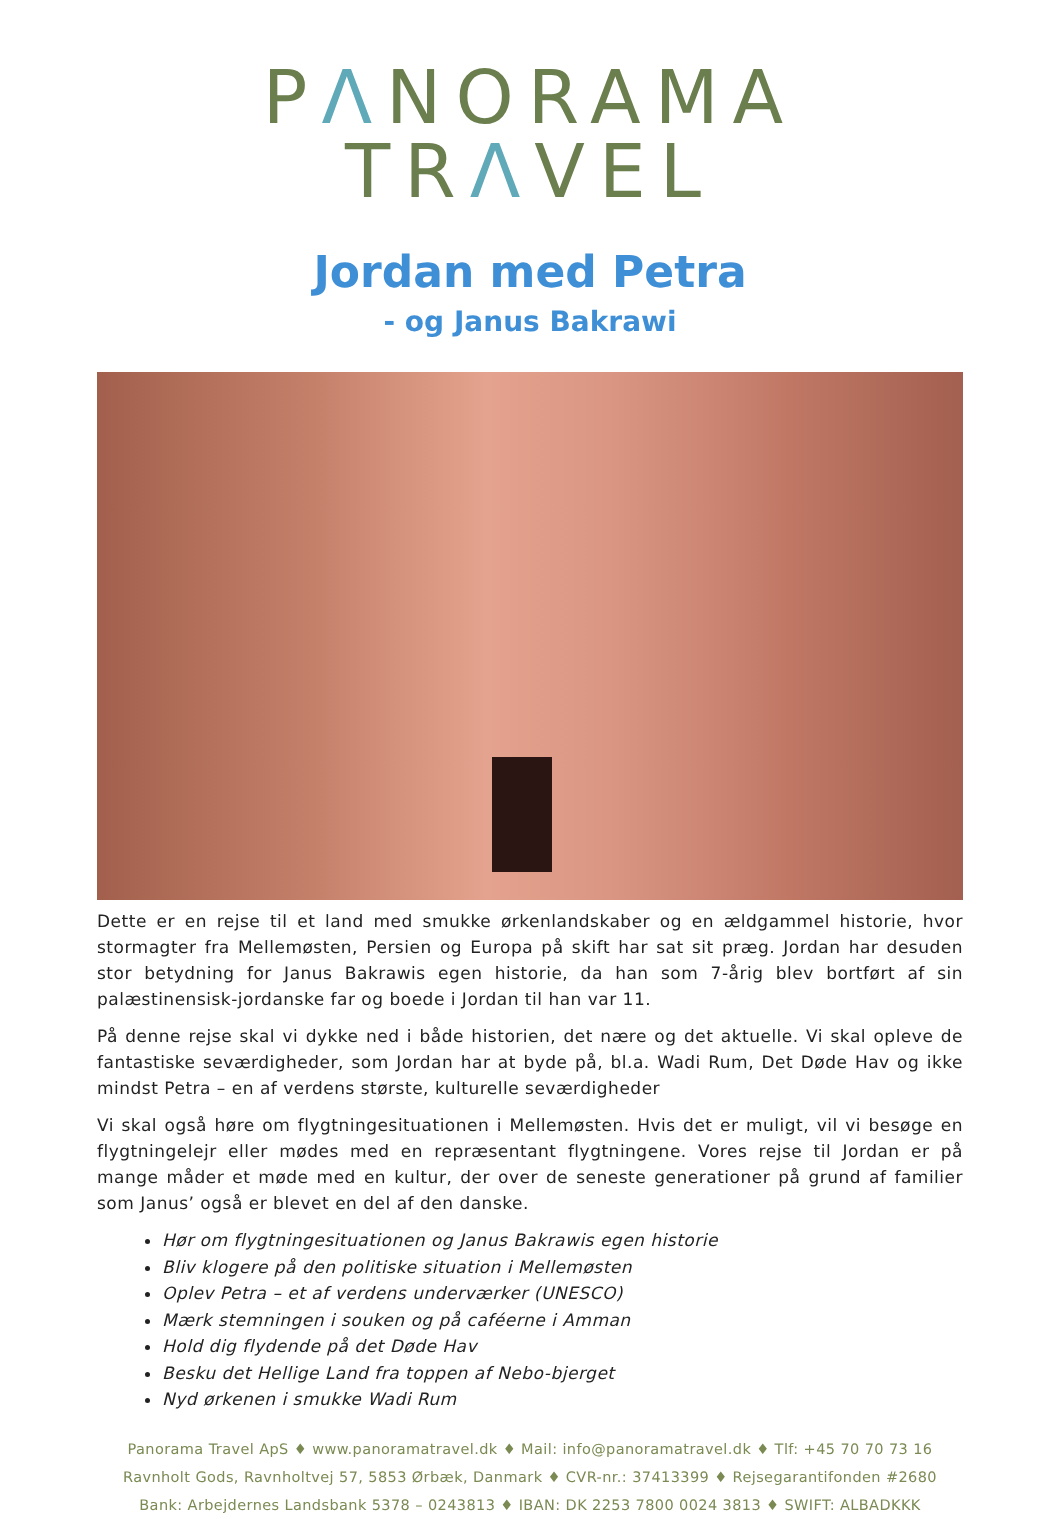PΛNORAMA TRΛVEL
Jordan med Petra
- og Janus Bakrawi
Dette er en rejse til et land med smukke ørkenlandskaber og en ældgammel historie, hvor stormagter fra Mellemøsten, Persien og Europa på skift har sat sit præg. Jordan har desuden stor betydning for Janus Bakrawis egen historie, da han som 7-årig blev bortført af sin palæstinensisk-jordanske far og boede i Jordan til han var 11.
På denne rejse skal vi dykke ned i både historien, det nære og det aktuelle. Vi skal opleve de fantastiske seværdigheder, som Jordan har at byde på, bl.a. Wadi Rum, Det Døde Hav og ikke mindst Petra – en af verdens største, kulturelle seværdigheder
Vi skal også høre om flygtningesituationen i Mellemøsten. Hvis det er muligt, vil vi besøge en flygtningelejr eller mødes med en repræsentant flygtningene. Vores rejse til Jordan er på mange måder et møde med en kultur, der over de seneste generationer på grund af familier som Janus’ også er blevet en del af den danske.
Hør om flygtningesituationen og Janus Bakrawis egen historie
Bliv klogere på den politiske situation i Mellemøsten
Oplev Petra – et af verdens underværker (UNESCO)
Mærk stemningen i souken og på caféerne i Amman
Hold dig flydende på det Døde Hav
Besku det Hellige Land fra toppen af Nebo-bjerget
Nyd ørkenen i smukke Wadi Rum
Panorama Travel ApS ♦ www.panoramatravel.dk ♦ Mail: info@panoramatravel.dk ♦ Tlf: +45 70 70 73 16
Ravnholt Gods, Ravnholtvej 57, 5853 Ørbæk, Danmark ♦ CVR-nr.: 37413399 ♦ Rejsegarantifonden #2680
Bank: Arbejdernes Landsbank 5378 – 0243813 ♦ IBAN: DK 2253 7800 0024 3813 ♦ SWIFT: ALBADKKK